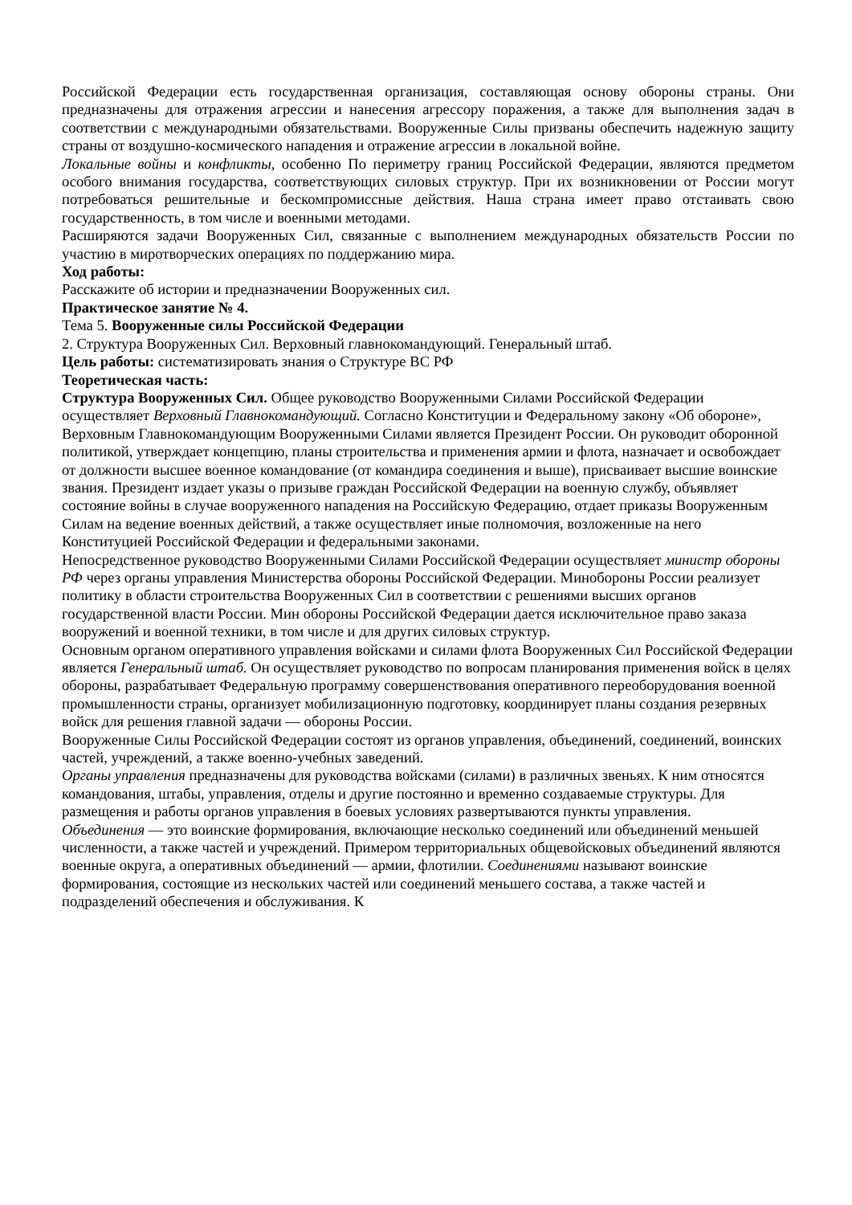Российской Федерации есть государственная организация, составляющая основу обороны страны. Они предназначены для отражения агрессии и нанесения агрессору поражения, а также для выполнения задач в соответствии с международными обязательствами. Вооруженные Силы призваны обеспечить надежную защиту страны от воздушно-космического нападения и отражение агрессии в локальной войне.
Локальные войны и конфликты, особенно По периметру границ Российской Федерации, являются предметом особого внимания государства, соответствующих силовых структур. При их возникновении от России могут потребоваться решительные и бескомпромиссные действия. Наша страна имеет право отстаивать свою государственность, в том числе и военными методами.
Расширяются задачи Вооруженных Сил, связанные с выполнением международных обязательств России по участию в миротворческих операциях по поддержанию мира.
Ход работы:
Расскажите об истории и предназначении Вооруженных сил.
Практическое занятие № 4.
Тема 5. Вооруженные силы Российской Федерации
2. Структура Вооруженных Сил. Верховный главнокомандующий. Генеральный штаб.
Цель работы: систематизировать знания о Структуре ВС РФ
Теоретическая часть:
Структура Вооруженных Сил. Общее руководство Вооруженными Силами Российской Федерации осуществляет Верховный Главнокомандующий. Согласно Конституции и Федеральному закону «Об обороне», Верховным Главнокомандующим Вооруженными Силами является Президент России. Он руководит оборонной политикой, утверждает концепцию, планы строительства и применения армии и флота, назначает и освобождает от должности высшее военное командование (от командира соединения и выше), присваивает высшие воинские звания. Президент издает указы о призыве граждан Российской Федерации на военную службу, объявляет состояние войны в случае вооруженного нападения на Российскую Федерацию, отдает приказы Вооруженным Силам на ведение военных действий, а также осуществляет иные полномочия, возложенные на него Конституцией Российской Федерации и федеральными законами.
Непосредственное руководство Вооруженными Силами Российской Федерации осуществляет министр обороны РФ через органы управления Министерства обороны Российской Федерации. Минобороны России реализует политику в области строительства Вооруженных Сил в соответствии с решениями высших органов государственной власти России. Мин обороны Российской Федерации дается исключительное право заказа вооружений и военной техники, в том числе и для других силовых структур.
Основным органом оперативного управления войсками и силами флота Вооруженных Сил Российской Федерации является Генеральный штаб. Он осуществляет руководство по вопросам планирования применения войск в целях обороны, разрабатывает Федеральную программу совершенствования оперативного переоборудования военной промышленности страны, организует мобилизационную подготовку, координирует планы создания резервных войск для решения главной задачи — обороны России.
Вооруженные Силы Российской Федерации состоят из органов управления, объединений, соединений, воинских частей, учреждений, а также военно-учебных заведений.
Органы управления предназначены для руководства войсками (силами) в различных звеньях. К ним относятся командования, штабы, управления, отделы и другие постоянно и временно создаваемые структуры. Для размещения и работы органов управления в боевых условиях развертываются пункты управления.
Объединения — это воинские формирования, включающие несколько соединений или объединений меньшей численности, а также частей и учреждений. Примером территориальных общевойсковых объединений являются военные округа, а оперативных объединений — армии, флотилии. Соединениями называют воинские формирования, состоящие из нескольких частей или соединений меньшего состава, а также частей и подразделений обеспечения и обслуживания. К